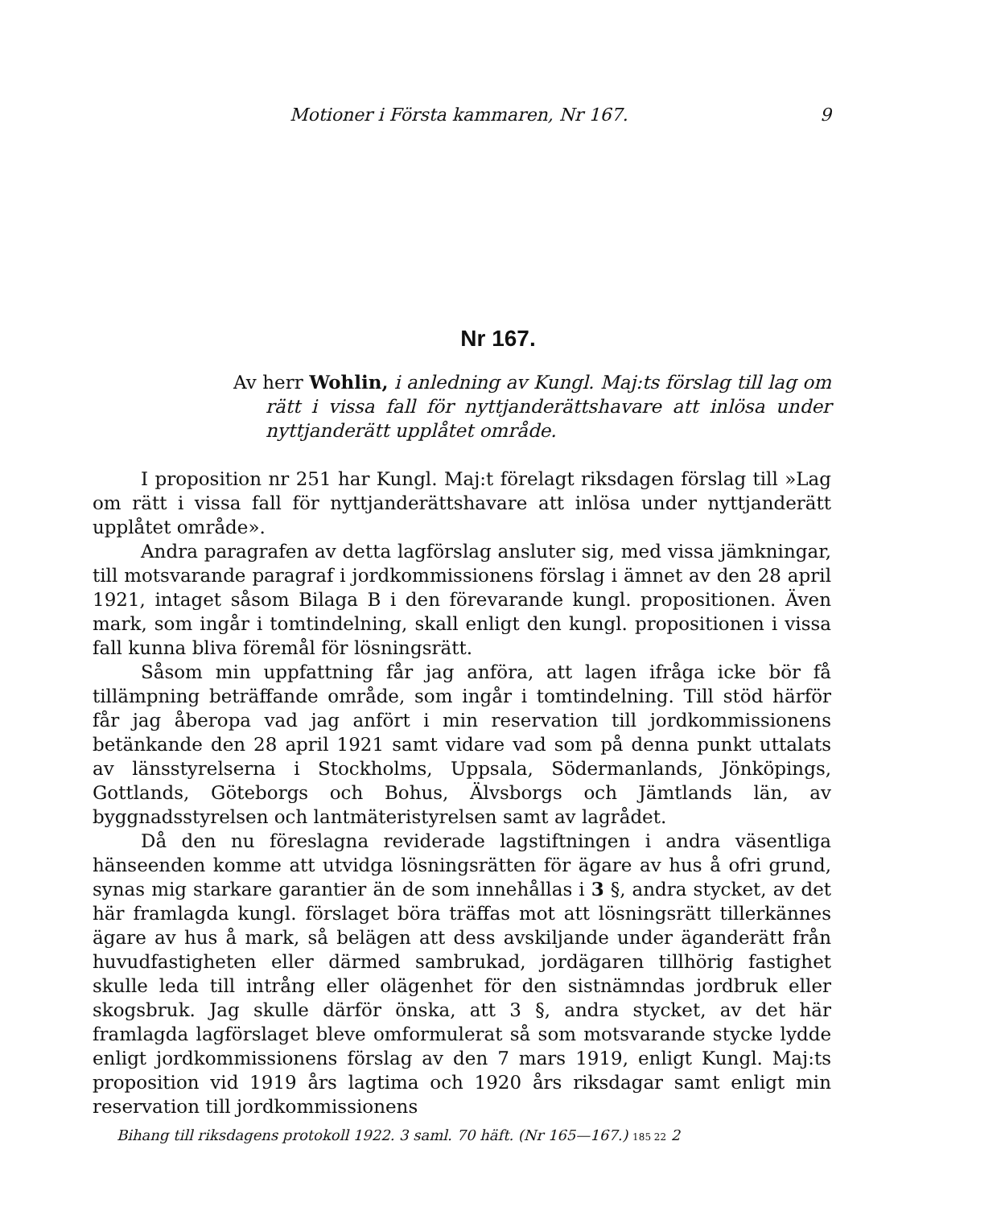Motioner i Första kammaren, Nr 167. 9
Nr 167.
Av herr Wohlin, i anledning av Kungl. Maj:ts förslag till lag om rätt i vissa fall för nyttjanderättshavare att inlösa under nyttjanderätt upplåtet område.
I proposition nr 251 har Kungl. Maj:t förelagt riksdagen förslag till »Lag om rätt i vissa fall för nyttjanderättshavare att inlösa under nyttjanderätt upplåtet område».
Andra paragrafen av detta lagförslag ansluter sig, med vissa jämkningar, till motsvarande paragraf i jordkommissionens förslag i ämnet av den 28 april 1921, intaget såsom Bilaga B i den förevarande kungl. propositionen. Även mark, som ingår i tomtindelning, skall enligt den kungl. propositionen i vissa fall kunna bliva föremål för lösningsrätt.
Såsom min uppfattning får jag anföra, att lagen ifråga icke bör få tillämpning beträffande område, som ingår i tomtindelning. Till stöd härför får jag åberopa vad jag anfört i min reservation till jordkommissionens betänkande den 28 april 1921 samt vidare vad som på denna punkt uttalats av länsstyrelserna i Stockholms, Uppsala, Södermanlands, Jönköpings, Gottlands, Göteborgs och Bohus, Älvsborgs och Jämtlands län, av byggnadsstyrelsen och lantmäteristyrelsen samt av lagrådet.
Då den nu föreslagna reviderade lagstiftningen i andra väsentliga hänseenden komme att utvidga lösningsrätten för ägare av hus å ofri grund, synas mig starkare garantier än de som innehållas i 3 §, andra stycket, av det här framlagda kungl. förslaget böra träffas mot att lösningsrätt tillerkännes ägare av hus å mark, så belägen att dess avskiljande under äganderätt från huvudfastigheten eller därmed sambrukad, jordägaren tillhörig fastighet skulle leda till intrång eller olägenhet för den sistnämndas jordbruk eller skogsbruk. Jag skulle därför önska, att 3 §, andra stycket, av det här framlagda lagförslaget bleve omformulerat så som motsvarande stycke lydde enligt jordkommissionens förslag av den 7 mars 1919, enligt Kungl. Maj:ts proposition vid 1919 års lagtima och 1920 års riksdagar samt enligt min reservation till jordkommissionens
Bihang till riksdagens protokoll 1922. 3 saml. 70 häft. (Nr 165—167.) 185 22 2